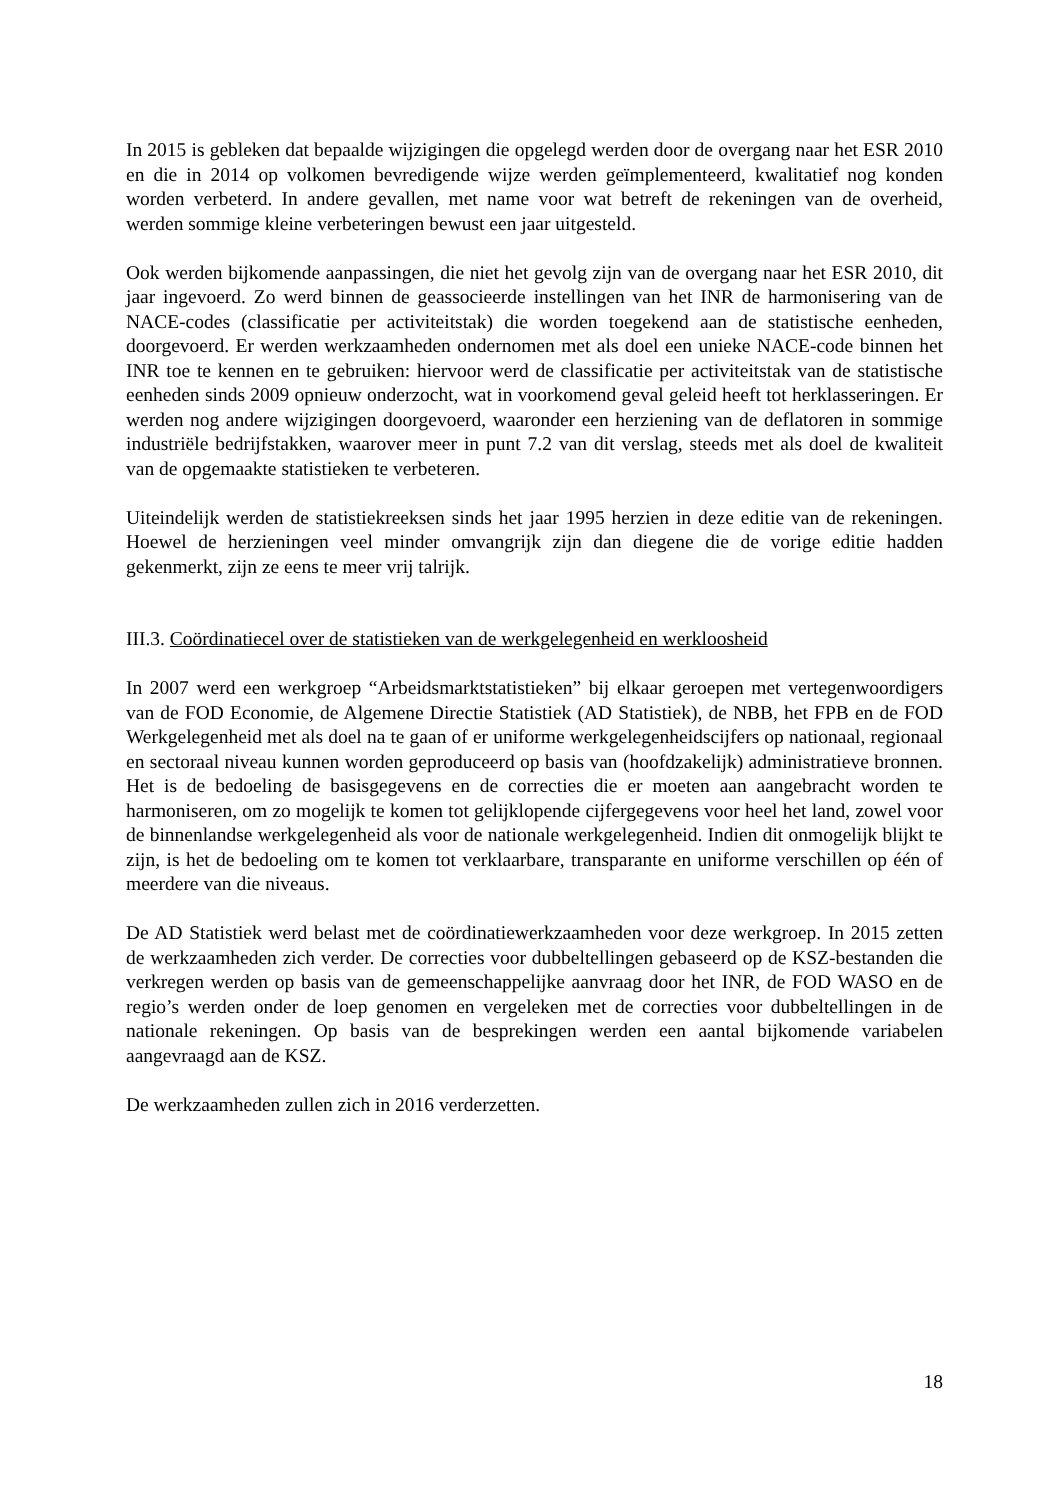In 2015 is gebleken dat bepaalde wijzigingen die opgelegd werden door de overgang naar het ESR 2010 en die in 2014 op volkomen bevredigende wijze werden geïmplementeerd, kwalitatief nog konden worden verbeterd. In andere gevallen, met name voor wat betreft de rekeningen van de overheid, werden sommige kleine verbeteringen bewust een jaar uitgesteld.
Ook werden bijkomende aanpassingen, die niet het gevolg zijn van de overgang naar het ESR 2010, dit jaar ingevoerd. Zo werd binnen de geassocieerde instellingen van het INR de harmonisering van de NACE-codes (classificatie per activiteitstak) die worden toegekend aan de statistische eenheden, doorgevoerd. Er werden werkzaamheden ondernomen met als doel een unieke NACE-code binnen het INR toe te kennen en te gebruiken: hiervoor werd de classificatie per activiteitstak van de statistische eenheden sinds 2009 opnieuw onderzocht, wat in voorkomend geval geleid heeft tot herklasseringen. Er werden nog andere wijzigingen doorgevoerd, waaronder een herziening van de deflatoren in sommige industriële bedrijfstakken, waarover meer in punt 7.2 van dit verslag, steeds met als doel de kwaliteit van de opgemaakte statistieken te verbeteren.
Uiteindelijk werden de statistiekreeksen sinds het jaar 1995 herzien in deze editie van de rekeningen. Hoewel de herzieningen veel minder omvangrijk zijn dan diegene die de vorige editie hadden gekenmerkt, zijn ze eens te meer vrij talrijk.
III.3. Coördinatiecel over de statistieken van de werkgelegenheid en werkloosheid
In 2007 werd een werkgroep “Arbeidsmarktstatistieken” bij elkaar geroepen met vertegenwoordigers van de FOD Economie, de Algemene Directie Statistiek (AD Statistiek), de NBB, het FPB en de FOD Werkgelegenheid met als doel na te gaan of er uniforme werkgelegenheidscijfers op nationaal, regionaal en sectoraal niveau kunnen worden geproduceerd op basis van (hoofdzakelijk) administratieve bronnen. Het is de bedoeling de basisgegevens en de correcties die er moeten aan aangebracht worden te harmoniseren, om zo mogelijk te komen tot gelijklopende cijfergegevens voor heel het land, zowel voor de binnenlandse werkgelegenheid als voor de nationale werkgelegenheid. Indien dit onmogelijk blijkt te zijn, is het de bedoeling om te komen tot verklaarbare, transparante en uniforme verschillen op één of meerdere van die niveaus.
De AD Statistiek werd belast met de coördinatiewerkzaamheden voor deze werkgroep. In 2015 zetten de werkzaamheden zich verder. De correcties voor dubbeltellingen gebaseerd op de KSZ-bestanden die verkregen werden op basis van de gemeenschappelijke aanvraag door het INR, de FOD WASO en de regio’s werden onder de loep genomen en vergeleken met de correcties voor dubbeltellingen in de nationale rekeningen. Op basis van de besprekingen werden een aantal bijkomende variabelen aangevraagd aan de KSZ.
De werkzaamheden zullen zich in 2016 verderzetten.
18